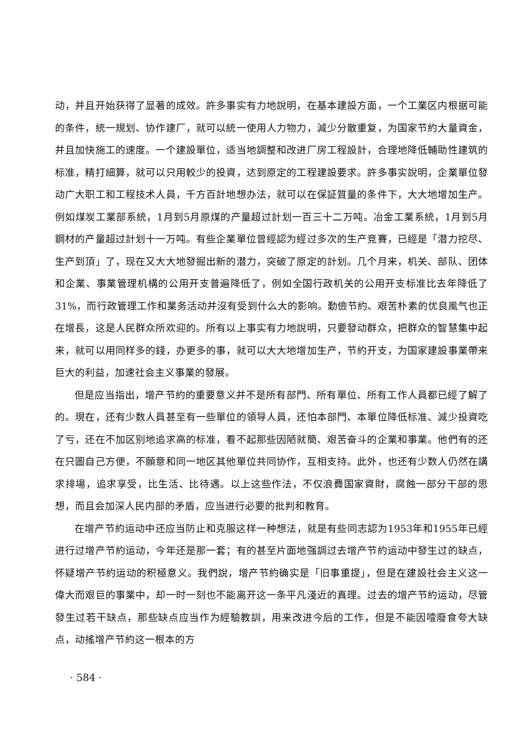动，并且开始获得了显著的成效。許多事实有力地說明，在基本建設方面，一个工業区内根据可能的条件，統一規划、协作建厂，就可以統一使用人力物力，減少分散重复，为国家节約大量資金，并且加快施工的速度。一个建設單位，适当地調整和改进厂房工程設計，合理地降低輔助性建筑的标准，精打細算，就可以只用較少的投資，达到原定的工程建設要求。許多事实說明，企業單位發动广大职工和工程技术人員，千方百計地想办法，就可以在保証質量的条件下，大大地增加生产。例如煤炭工業部系統，1月到5月原煤的产量超过計划一百三十二万吨。冶金工業系統，1月到5月鋼材的产量超过計划十一万吨。有些企業單位曾經認为經过多次的生产竞賽，已經是「潜力挖尽、生产到頂」了，现在又大大地發掘出新的潜力，突破了原定的計划。几个月来，机关、部队、团体和企業、事業管理机構的公用开支普遍降低了，例如全国行政机关的公用开支标准比去年降低了31%，而行政管理工作和業务活动并沒有受到什么大的影响。勤儉节約、艰苦朴素的优良風气也正在增長，这是人民群众所欢迎的。所有以上事实有力地說明，只要發动群众，把群众的智慧集中起来，就可以用同样多的錢，办更多的事，就可以大大地增加生产，节約开支，为国家建設事業帶来巨大的利益，加速社会主义事業的發展。
但是应当指出，增产节約的重要意义并不是所有部門、所有單位、所有工作人員都已經了解了的。現在，还有少数人員甚至有一些單位的領导人員，还怕本部門、本單位降低标准、減少投資吃了亏，还在不加区别地追求高的标准，看不起那些因陋就簡、艰苦奋斗的企業和事業。他們有的还在只圖自己方便，不願意和同一地区其他單位共同协作，互相支持。此外，也还有少数人仍然在講求排場，追求享受，比生活、比待遇。以上这些作法，不仅浪費国家資財，腐蝕一部分干部的思想，而且会加深人民内部的矛盾，应当进行必要的批判和教育。
在增产节約运动中还应当防止和克服这样一种想法，就是有些同志認为1953年和1955年已經进行过增产节約运动，今年还是那一套；有的甚至片面地强調过去增产节約运动中發生过的缺点，怀疑增产节約运动的积極意义。我們說，增产节約确实是「旧事重提」，但是在建設社会主义这一偉大而艰巨的事業中，却一时一刻也不能离开这一条平凡淺近的真理。过去的增产节約运动，尽管發生过若干缺点，那些缺点应当作为經驗教訓，用来改进今后的工作，但是不能因噎廢食夸大缺点，动搖增产节約这一根本的方
· 584 ·